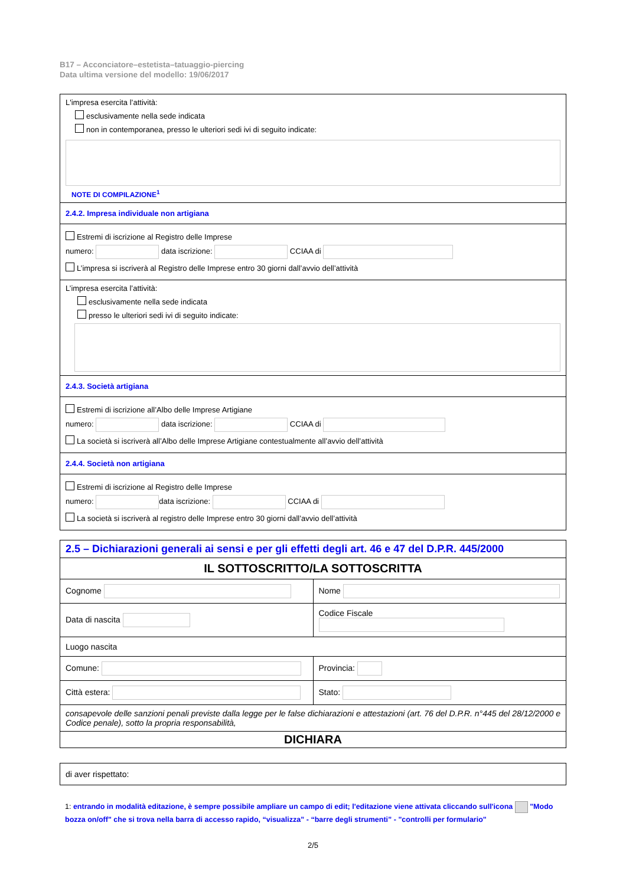B17 – Acconciatore–estetista–tatuaggio-piercing
Data ultima versione del modello: 19/06/2017
L'impresa esercita l’attività:
esclusivamente nella sede indicata
non in contemporanea, presso le ulteriori sedi ivi di seguito indicate:
NOTE DI COMPILAZIONE<sup>1</sup>
2.4.2. Impresa individuale non artigiana
Estremi di iscrizione al Registro delle Imprese
numero: data iscrizione: CCIAA di
L’impresa si iscriverà al Registro delle Imprese entro 30 giorni dall’avvio dell’attività
L’impresa esercita l’attività:
esclusivamente nella sede indicata
presso le ulteriori sedi ivi di seguito indicate:
2.4.3. Società artigiana
Estremi di iscrizione all’Albo delle Imprese Artigiane
numero: data iscrizione: CCIAA di
La società si iscriverà all’Albo delle Imprese Artigiane contestualmente all’avvio dell’attività
2.4.4. Società non artigiana
Estremi di iscrizione al Registro delle Imprese
numero: data iscrizione: CCIAA di
La società si iscriverà al registro delle Imprese entro 30 giorni dall’avvio dell’attività
| 2.5 – Dichiarazioni generali ai sensi e per gli effetti degli art. 46 e 47 del D.P.R. 445/2000 | |
| IL SOTTOSCRITTO/LA SOTTOSCRITTA | |
| Cognome | Nome |
| Data di nascita | Codice Fiscale |
| Luogo nascita | |
| Comune: | Provincia: |
| Città estera: | Stato: |
| consapevole delle sanzioni penali previste dalla legge per le false dichiarazioni e attestazioni (art. 76 del D.P.R. n°445 del 28/12/2000 e Codice penale), sotto la propria responsabilità, | |
| DICHIARA | |
| di aver rispettato: |
1: entrando in modalità editazione, è sempre possibile ampliare un campo di edit; l'editazione viene attivata cliccando sull'icona "Modo bozza on/off" che si trova nella barra di accesso rapido, “visualizza” - “barre degli strumenti” - "controlli per formulario"
2/5